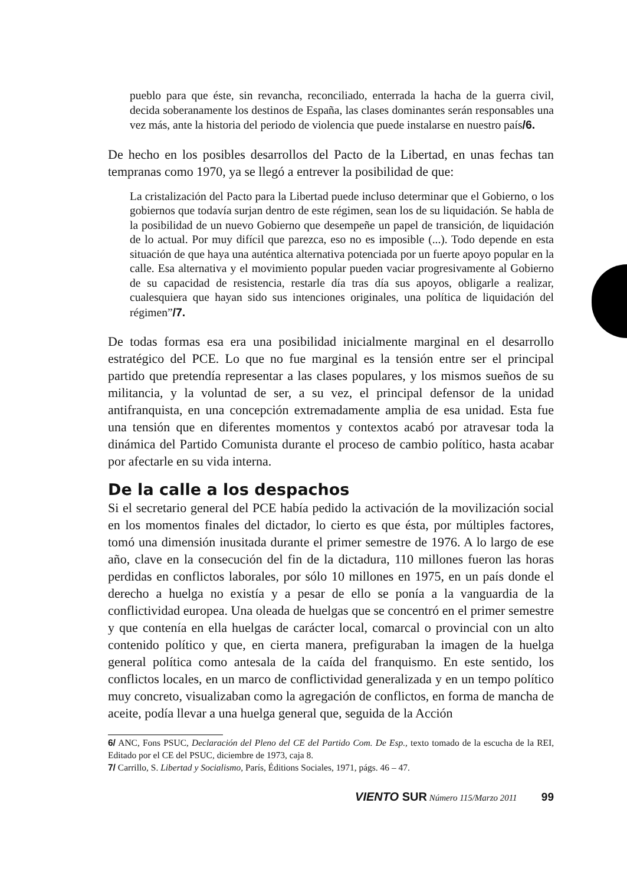pueblo para que éste, sin revancha, reconciliado, enterrada la hacha de la guerra civil, decida soberanamente los destinos de España, las clases dominantes serán responsables una vez más, ante la historia del periodo de violencia que puede instalarse en nuestro país/6.
De hecho en los posibles desarrollos del Pacto de la Libertad, en unas fechas tan tempranas como 1970, ya se llegó a entrever la posibilidad de que:
La cristalización del Pacto para la Libertad puede incluso determinar que el Gobierno, o los gobiernos que todavía surjan dentro de este régimen, sean los de su liquidación. Se habla de la posibilidad de un nuevo Gobierno que desempeñe un papel de transición, de liquidación de lo actual. Por muy difícil que parezca, eso no es imposible (...). Todo depende en esta situación de que haya una auténtica alternativa potenciada por un fuerte apoyo popular en la calle. Esa alternativa y el movimiento popular pueden vaciar progresivamente al Gobierno de su capacidad de resistencia, restarle día tras día sus apoyos, obligarle a realizar, cualesquiera que hayan sido sus intenciones originales, una política de liquidación del régimen”/7.
De todas formas esa era una posibilidad inicialmente marginal en el desarrollo estratégico del PCE. Lo que no fue marginal es la tensión entre ser el principal partido que pretendía representar a las clases populares, y los mismos sueños de su militancia, y la voluntad de ser, a su vez, el principal defensor de la unidad antifranquista, en una concepción extremadamente amplia de esa unidad. Esta fue una tensión que en diferentes momentos y contextos acabó por atravesar toda la dinámica del Partido Comunista durante el proceso de cambio político, hasta acabar por afectarle en su vida interna.
De la calle a los despachos
Si el secretario general del PCE había pedido la activación de la movilización social en los momentos finales del dictador, lo cierto es que ésta, por múltiples factores, tomó una dimensión inusitada durante el primer semestre de 1976. A lo largo de ese año, clave en la consecución del fin de la dictadura, 110 millones fueron las horas perdidas en conflictos laborales, por sólo 10 millones en 1975, en un país donde el derecho a huelga no existía y a pesar de ello se ponía a la vanguardia de la conflictividad europea. Una oleada de huelgas que se concentró en el primer semestre y que contenía en ella huelgas de carácter local, comarcal o provincial con un alto contenido político y que, en cierta manera, prefiguraban la imagen de la huelga general política como antesala de la caída del franquismo. En este sentido, los conflictos locales, en un marco de conflictividad generalizada y en un tempo político muy concreto, visualizaban como la agregación de conflictos, en forma de mancha de aceite, podía llevar a una huelga general que, seguida de la Acción
6/ ANC, Fons PSUC, Declaración del Pleno del CE del Partido Com. De Esp., texto tomado de la escucha de la REI, Editado por el CE del PSUC, diciembre de 1973, caja 8.
7/ Carrillo, S. Libertad y Socialismo, París, Éditions Sociales, 1971, págs. 46 – 47.
VIENTO SUR Número 115/Marzo 2011 99